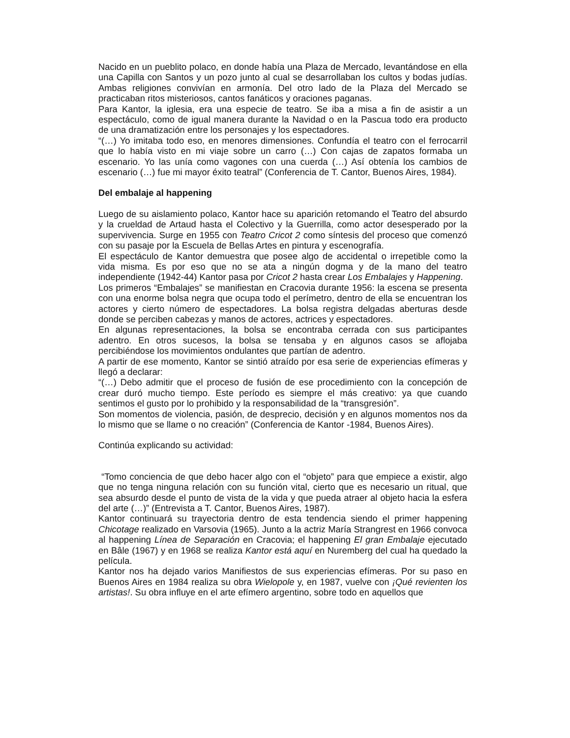Nacido en un pueblito polaco, en donde había una Plaza de Mercado, levantándose en ella una Capilla con Santos y un pozo junto al cual se desarrollaban los cultos y bodas judías. Ambas religiones convivían en armonía. Del otro lado de la Plaza del Mercado se practicaban ritos misteriosos, cantos fanáticos y oraciones paganas.
Para Kantor, la iglesia, era una especie de teatro. Se iba a misa a fin de asistir a un espectáculo, como de igual manera durante la Navidad o en la Pascua todo era producto de una dramatización entre los personajes y los espectadores.
“(…) Yo imitaba todo eso, en menores dimensiones. Confundía el teatro con el ferrocarril que lo había visto en mi viaje sobre un carro (…) Con cajas de zapatos formaba un escenario. Yo las unía como vagones con una cuerda (…) Así obtenía los cambios de escenario (…) fue mi mayor éxito teatral” (Conferencia de T. Cantor, Buenos Aires, 1984).
Del embalaje al happening
Luego de su aislamiento polaco, Kantor hace su aparición retomando el Teatro del absurdo y la crueldad de Artaud hasta el Colectivo y la Guerrilla, como actor desesperado por la supervivencia. Surge en 1955 con Teatro Cricot 2 como síntesis del proceso que comenzó con su pasaje por la Escuela de Bellas Artes en pintura y escenografía.
El espectáculo de Kantor demuestra que posee algo de accidental o irrepetible como la vida misma. Es por eso que no se ata a ningún dogma y de la mano del teatro independiente (1942-44) Kantor pasa por Cricot 2 hasta crear Los Embalajes y Happening.
Los primeros “Embalajes” se manifiestan en Cracovia durante 1956: la escena se presenta con una enorme bolsa negra que ocupa todo el perímetro, dentro de ella se encuentran los actores y cierto número de espectadores. La bolsa registra delgadas aberturas desde donde se perciben cabezas y manos de actores, actrices y espectadores.
En algunas representaciones, la bolsa se encontraba cerrada con sus participantes adentro. En otros sucesos, la bolsa se tensaba y en algunos casos se aflojaba percibiéndose los movimientos ondulantes que partían de adentro.
A partir de ese momento, Kantor se sintió atraído por esa serie de experiencias efímeras y llegó a declarar:
“(…) Debo admitir que el proceso de fusión de ese procedimiento con la concepción de crear duró mucho tiempo. Este período es siempre el más creativo: ya que cuando sentimos el gusto por lo prohibido y la responsabilidad de la “transgresión”.
Son momentos de violencia, pasión, de desprecio, decisión y en algunos momentos nos da lo mismo que se llame o no creación” (Conferencia de Kantor -1984, Buenos Aires).
Continúa explicando su actividad:
“Tomo conciencia de que debo hacer algo con el “objeto” para que empiece a existir, algo que no tenga ninguna relación con su función vital, cierto que es necesario un ritual, que sea absurdo desde el punto de vista de la vida y que pueda atraer al objeto hacia la esfera del arte (…)” (Entrevista a T. Cantor, Buenos Aires, 1987).
Kantor continuará su trayectoria dentro de esta tendencia siendo el primer happening Chicotage realizado en Varsovia (1965). Junto a la actriz María Strangrest en 1966 convoca al happening Línea de Separación en Cracovia; el happening El gran Embalaje ejecutado en Bâle (1967) y en 1968 se realiza Kantor está aquí en Nuremberg del cual ha quedado la película.
Kantor nos ha dejado varios Manifiestos de sus experiencias efímeras. Por su paso en Buenos Aires en 1984 realiza su obra Wielopole y, en 1987, vuelve con ¡Qué revienten los artistas!. Su obra influye en el arte efímero argentino, sobre todo en aquellos que